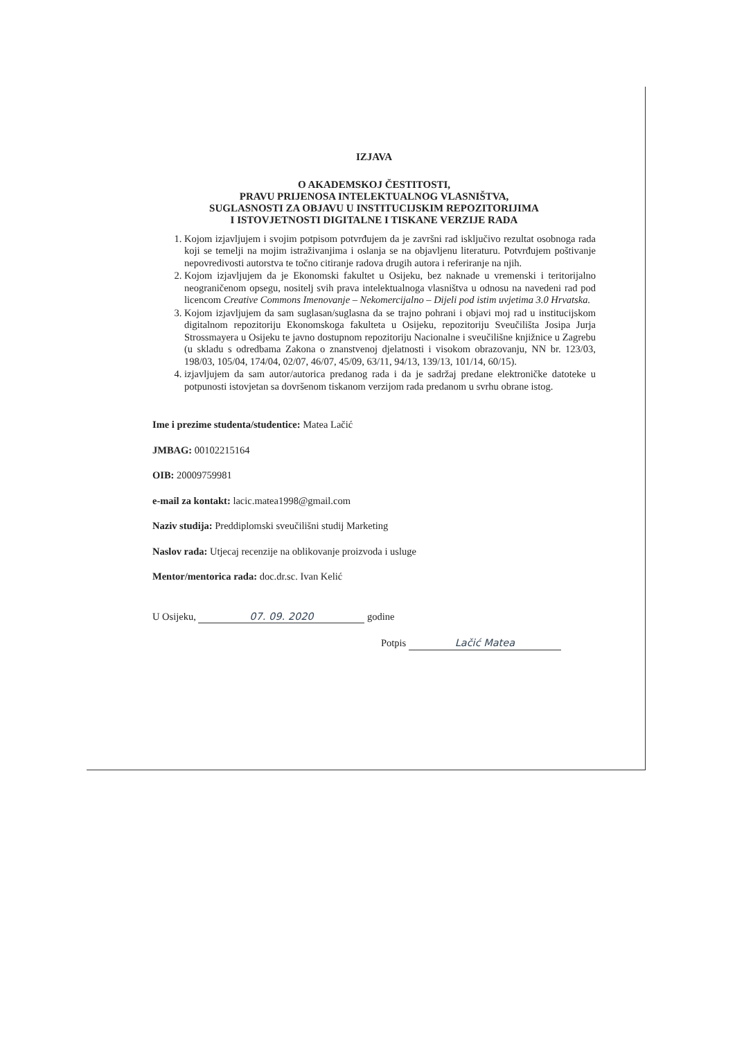IZJAVA
O AKADEMSKOJ ČESTITOSTI,
PRAVU PRIJENOSA INTELEKTUALNOG VLASNIŠTVA,
SUGLASNOSTI ZA OBJAVU U INSTITUCIJSKIM REPOZITORIJIMA
I ISTOVJETNOSTI DIGITALNE I TISKANE VERZIJE RADA
1. Kojom izjavljujem i svojim potpisom potvrđujem da je završni rad isključivo rezultat osobnoga rada koji se temelji na mojim istraživanjima i oslanja se na objavljenu literaturu. Potvrđujem poštivanje nepovredivosti autorstva te točno citiranje radova drugih autora i referiranje na njih.
2. Kojom izjavljujem da je Ekonomski fakultet u Osijeku, bez naknade u vremenski i teritorijalno neograničenom opsegu, nositelj svih prava intelektualnoga vlasništva u odnosu na navedeni rad pod licencom Creative Commons Imenovanje – Nekomercijalno – Dijeli pod istim uvjetima 3.0 Hrvatska.
3. Kojom izjavljujem da sam suglasan/suglasna da se trajno pohrani i objavi moj rad u institucijskom digitalnom repozitoriju Ekonomskoga fakulteta u Osijeku, repozitoriju Sveučilišta Josipa Jurja Strossmayera u Osijeku te javno dostupnom repozitoriju Nacionalne i sveučilišne knjižnice u Zagrebu (u skladu s odredbama Zakona o znanstvenoj djelatnosti i visokom obrazovanju, NN br. 123/03, 198/03, 105/04, 174/04, 02/07, 46/07, 45/09, 63/11, 94/13, 139/13, 101/14, 60/15).
4. izjavljujem da sam autor/autorica predanog rada i da je sadržaj predane elektroničke datoteke u potpunosti istovjetan sa dovršenom tiskanom verzijom rada predanom u svrhu obrane istog.
Ime i prezime studenta/studentice: Matea Lačić
JMBAG: 00102215164
OIB: 20009759981
e-mail za kontakt: lacic.matea1998@gmail.com
Naziv studija: Preddiplomski sveučilišni studij Marketing
Naslov rada: Utjecaj recenzije na oblikovanje proizvoda i usluge
Mentor/mentorica rada: doc.dr.sc. Ivan Kelić
U Osijeku, 07. 09. 2020 godine
Potpis Lačić Matea